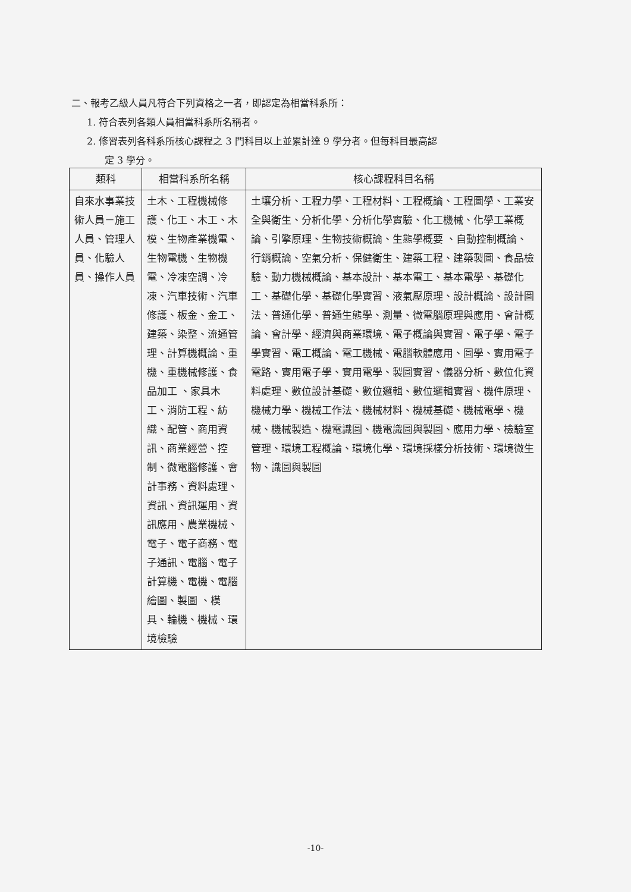二、報考乙級人員凡符合下列資格之一者，即認定為相當科系所：
1. 符合表列各類人員相當科系所名稱者。
2. 修習表列各科系所核心課程之 3 門科目以上並累計達 9 學分者。但每科目最高認
定 3 學分。
| 類科 | 相當科系所名稱 | 核心課程科目名稱 |
| --- | --- | --- |
| 自來水事業技術人員－施工人員、管理人員、化驗人員、操作人員 | 土木、工程機械修護、化工、木工、木模、生物產業機電、生物電機、生物機電、冷凍空調、冷凍、汽車技術、汽車修護、板金、金工、建築、染整、流通管理、計算機概論、重機、重機械修護、食品加工 、家具木工、消防工程、紡織、配管、商用資訊、商業經營、控制、微電腦修護、會計事務、資料處理、資訊、資訊運用、資訊應用、農業機械、電子、電子商務、電子通訊、電腦、電子計算機、電機、電腦繪圖、製圖 、模具、輪機、機械、環境檢驗 | 土壤分析、工程力學、工程材料、工程概論、工程圖學、工業安全與衛生、分析化學、分析化學實驗、化工機械、化學工業概論、引擎原理、生物技術概論、生態學概要 、自動控制概論、行銷概論、空氣分析、保健衛生、建築工程、建築製圖、食品檢驗、動力機械概論、基本設計、基本電工、基本電學、基礎化工、基礎化學、基礎化學實習、液氣壓原理、設計概論、設計圖法、普通化學、普通生態學、測量、微電腦原理與應用、會計概論、會計學、經濟與商業環境、電子概論與實習、電子學、電子學實習、電工概論、電工機械、電腦軟體應用、圖學、實用電子電路、實用電子學、實用電學、製圖實習、儀器分析、數位化資料處理、數位設計基礎、數位邏輯、數位邏輯實習、機件原理、機械力學、機械工作法、機械材料、機械基礎、機械電學、機械、機械製造、機電識圖、機電識圖與製圖、應用力學、檢驗室管理、環境工程概論、環境化學、環境採樣分析技術、環境微生物、識圖與製圖 |
-10-